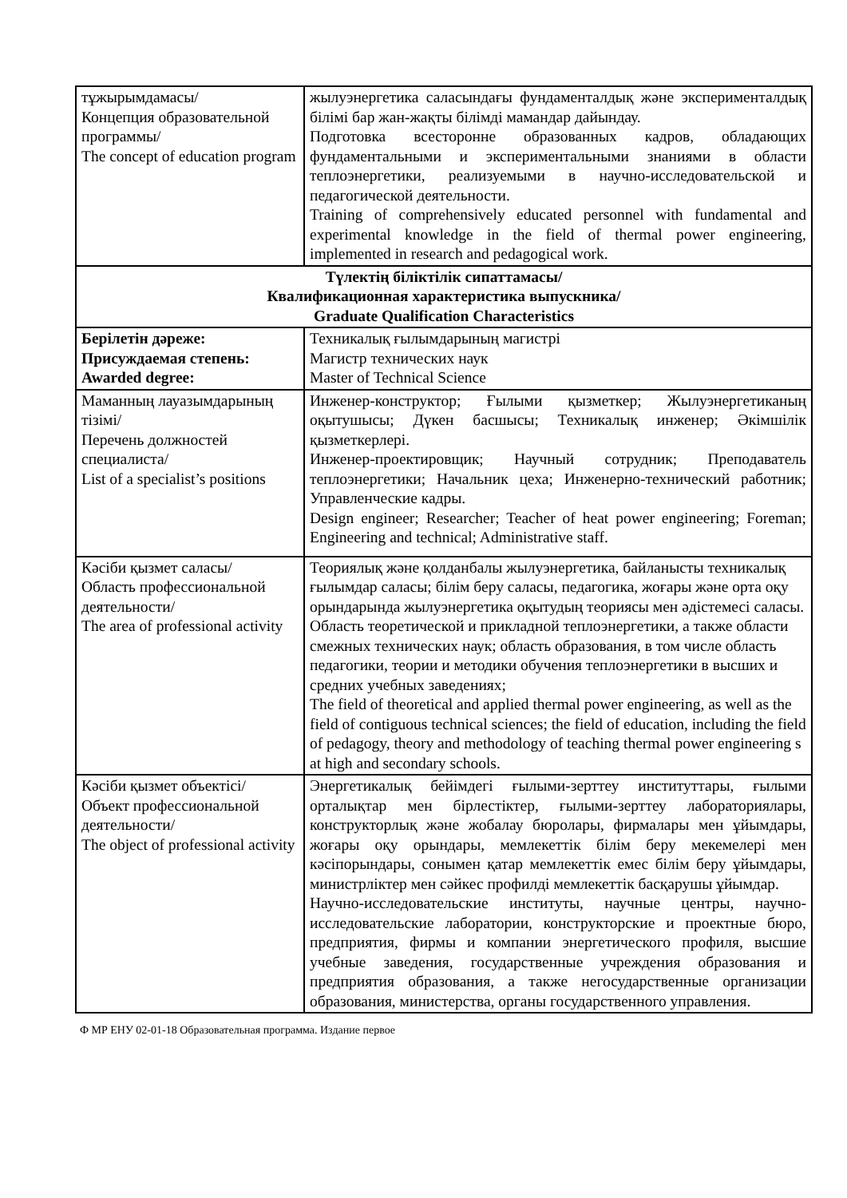| тұжырымдамасы/ Концепция образовательной программы/ The concept of education program | жылуэнергетика саласындағы фундаменталдық және эксперименталдық білімі бар жан-жақты білімді мамандар дайындау. Подготовка всесторонне образованных кадров, обладающих фундаментальными и экспериментальными знаниями в области теплоэнергетики, реализуемыми в научно-исследовательской и педагогической деятельности. Training of comprehensively educated personnel with fundamental and experimental knowledge in the field of thermal power engineering, implemented in research and pedagogical work. |
| Түлектің біліктілік сипаттамасы/ Квалификационная характеристика выпускника/ Graduate Qualification Characteristics | |
| Берілетін дәреже: Присуждаемая степень: Awarded degree: | Техникалық ғылымдарының магистрі Магистр технических наук Master of Technical Science |
| Маманның лауазымдарының тізімі/ Перечень должностей специалиста/ List of a specialist’s positions | Инженер-конструктор; Ғылыми қызметкер; Жылуэнергетиканың оқытушысы; Дүкен басшысы; Техникалық инженер; Әкімшілік қызметкерлері. Инженер-проектировщик; Научный сотрудник; Преподаватель теплоэнергетики; Начальник цеха; Инженерно-технический работник; Управленческие кадры. Design engineer; Researcher; Teacher of heat power engineering; Foreman; Engineering and technical; Administrative staff. |
| Кәсіби қызмет саласы/ Область профессиональной деятельности/ The area of professional activity | Теориялық және қолданбалы жылуэнергетика, байланысты техникалық ғылымдар саласы; білім беру саласы, педагогика, жоғары және орта оқу орындарында жылуэнергетика оқытудың теориясы мен әдістемесі саласы. Область теоретической и прикладной теплоэнергетики, а также области смежных технических наук; область образования, в том числе область педагогики, теории и методики обучения теплоэнергетики в высших и средних учебных заведениях; The field of theoretical and applied thermal power engineering, as well as the field of contiguous technical sciences; the field of education, including the field of pedagogy, theory and methodology of teaching thermal power engineering s at high and secondary schools. |
| Кәсіби қызмет объектісі/ Объект профессиональной деятельности/ The object of professional activity | Энергетикалық бейімдегі ғылыми-зерттеу институттары, ғылыми орталықтар мен бірлестіктер, ғылыми-зерттеу лабораториялары, конструкторлық және жобалау бюролары, фирмалары мен ұйымдары, жоғары оқу орындары, мемлекеттік білім беру мекемелері мен кәсіпорындары, сонымен қатар мемлекеттік емес білім беру ұйымдары, министрліктер мен сәйкес профилді мемлекеттік басқарушы ұйымдар. Научно-исследовательские институты, научные центры, научно-исследовательские лаборатории, конструкторские и проектные бюро, предприятия, фирмы и компании энергетического профиля, высшие учебные заведения, государственные учреждения образования и предприятия образования, а также негосударственные организации образования, министерства, органы государственного управления. |
Ф МР ЕНУ 02-01-18 Образовательная программа. Издание первое